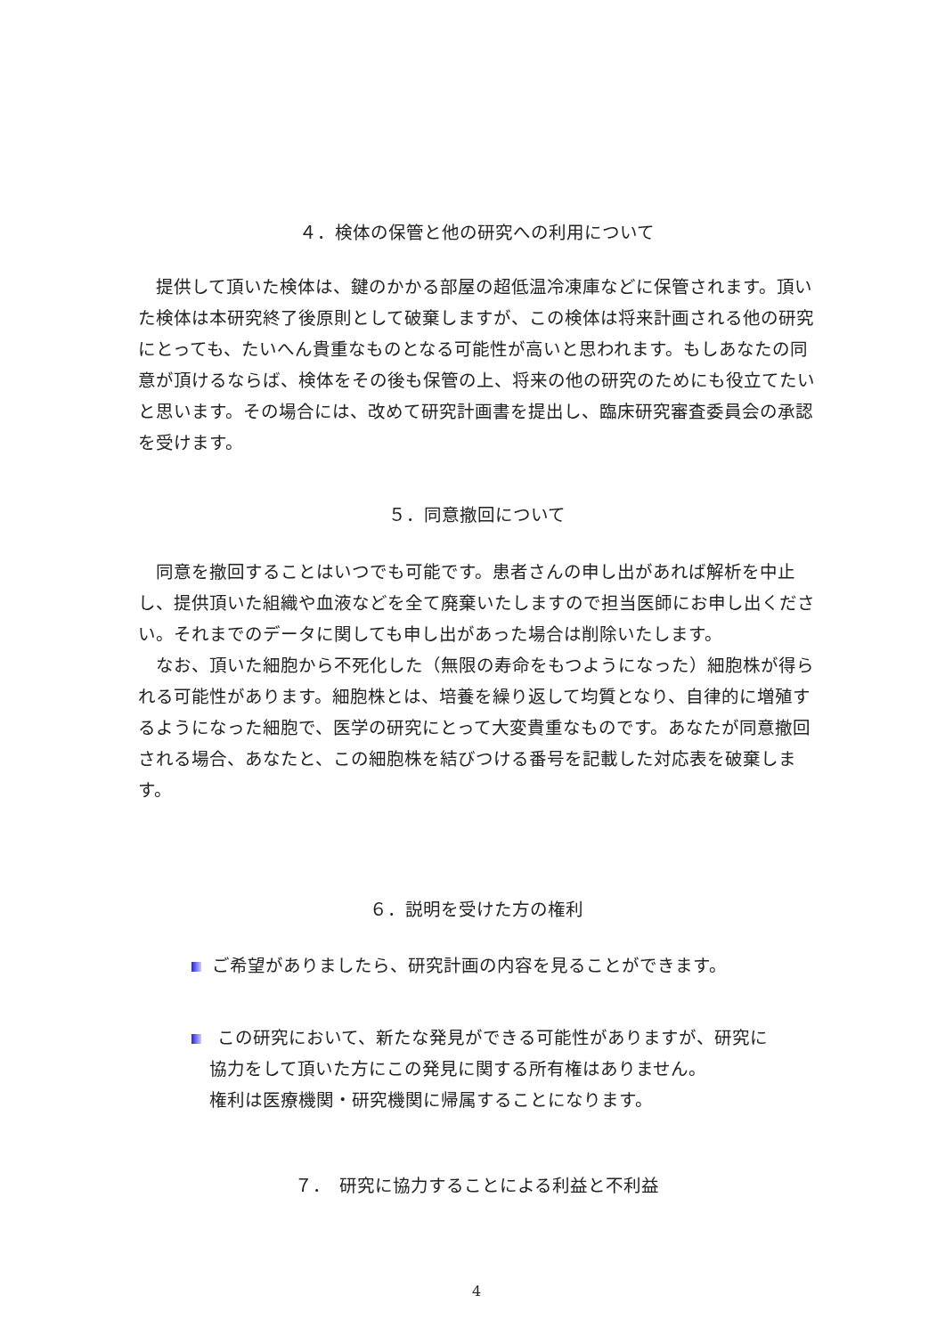４．検体の保管と他の研究への利用について
　提供して頂いた検体は、鍵のかかる部屋の超低温冷凍庫などに保管されます。頂いた検体は本研究終了後原則として破棄しますが、この検体は将来計画される他の研究にとっても、たいへん貴重なものとなる可能性が高いと思われます。もしあなたの同意が頂けるならば、検体をその後も保管の上、将来の他の研究のためにも役立てたいと思います。その場合には、改めて研究計画書を提出し、臨床研究審査委員会の承認を受けます。
５．同意撤回について
　同意を撤回することはいつでも可能です。患者さんの申し出があれば解析を中止し、提供頂いた組織や血液などを全て廃棄いたしますので担当医師にお申し出ください。それまでのデータに関しても申し出があった場合は削除いたします。
　なお、頂いた細胞から不死化した（無限の寿命をもつようになった）細胞株が得られる可能性があります。細胞株とは、培養を繰り返して均質となり、自律的に増殖するようになった細胞で、医学の研究にとって大変貴重なものです。あなたが同意撤回される場合、あなたと、この細胞株を結びつける番号を記載した対応表を破棄します。
６．説明を受けた方の権利
ご希望がありましたら、研究計画の内容を見ることができます。
この研究において、新たな発見ができる可能性がありますが、研究に
　協力をして頂いた方にこの発見に関する所有権はありません。
　権利は医療機関・研究機関に帰属することになります。
７．　研究に協力することによる利益と不利益
4